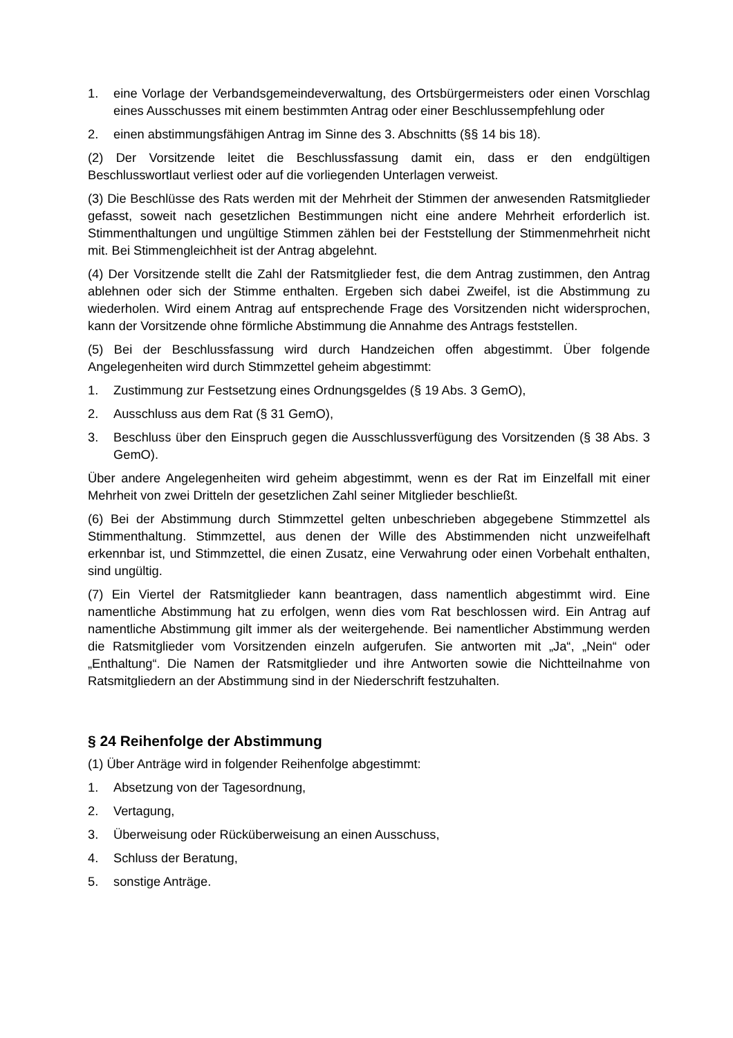1. eine Vorlage der Verbandsgemeindeverwaltung, des Ortsbürgermeisters oder einen Vorschlag eines Ausschusses mit einem bestimmten Antrag oder einer Beschlussempfehlung oder
2. einen abstimmungsfähigen Antrag im Sinne des 3. Abschnitts (§§ 14 bis 18).
(2) Der Vorsitzende leitet die Beschlussfassung damit ein, dass er den endgültigen Beschlusswortlaut verliest oder auf die vorliegenden Unterlagen verweist.
(3) Die Beschlüsse des Rats werden mit der Mehrheit der Stimmen der anwesenden Ratsmitglieder gefasst, soweit nach gesetzlichen Bestimmungen nicht eine andere Mehrheit erforderlich ist. Stimmenthaltungen und ungültige Stimmen zählen bei der Feststellung der Stimmenmehrheit nicht mit. Bei Stimmengleichheit ist der Antrag abgelehnt.
(4) Der Vorsitzende stellt die Zahl der Ratsmitglieder fest, die dem Antrag zustimmen, den Antrag ablehnen oder sich der Stimme enthalten. Ergeben sich dabei Zweifel, ist die Abstimmung zu wiederholen. Wird einem Antrag auf entsprechende Frage des Vorsitzenden nicht widersprochen, kann der Vorsitzende ohne förmliche Abstimmung die Annahme des Antrags feststellen.
(5) Bei der Beschlussfassung wird durch Handzeichen offen abgestimmt. Über folgende Angelegenheiten wird durch Stimmzettel geheim abgestimmt:
1. Zustimmung zur Festsetzung eines Ordnungsgeldes (§ 19 Abs. 3 GemO),
2. Ausschluss aus dem Rat (§ 31 GemO),
3. Beschluss über den Einspruch gegen die Ausschlussverfügung des Vorsitzenden (§ 38 Abs. 3 GemO).
Über andere Angelegenheiten wird geheim abgestimmt, wenn es der Rat im Einzelfall mit einer Mehrheit von zwei Dritteln der gesetzlichen Zahl seiner Mitglieder beschließt.
(6) Bei der Abstimmung durch Stimmzettel gelten unbeschrieben abgegebene Stimmzettel als Stimmenthaltung. Stimmzettel, aus denen der Wille des Abstimmenden nicht unzweifelhaft erkennbar ist, und Stimmzettel, die einen Zusatz, eine Verwahrung oder einen Vorbehalt enthalten, sind ungültig.
(7) Ein Viertel der Ratsmitglieder kann beantragen, dass namentlich abgestimmt wird. Eine namentliche Abstimmung hat zu erfolgen, wenn dies vom Rat beschlossen wird. Ein Antrag auf namentliche Abstimmung gilt immer als der weitergehende. Bei namentlicher Abstimmung werden die Ratsmitglieder vom Vorsitzenden einzeln aufgerufen. Sie antworten mit „Ja“, „Nein“ oder „Enthaltung“. Die Namen der Ratsmitglieder und ihre Antworten sowie die Nichtteilnahme von Ratsmitgliedern an der Abstimmung sind in der Niederschrift festzuhalten.
§ 24 Reihenfolge der Abstimmung
(1) Über Anträge wird in folgender Reihenfolge abgestimmt:
1. Absetzung von der Tagesordnung,
2. Vertagung,
3. Überweisung oder Rücküberweisung an einen Ausschuss,
4. Schluss der Beratung,
5. sonstige Anträge.